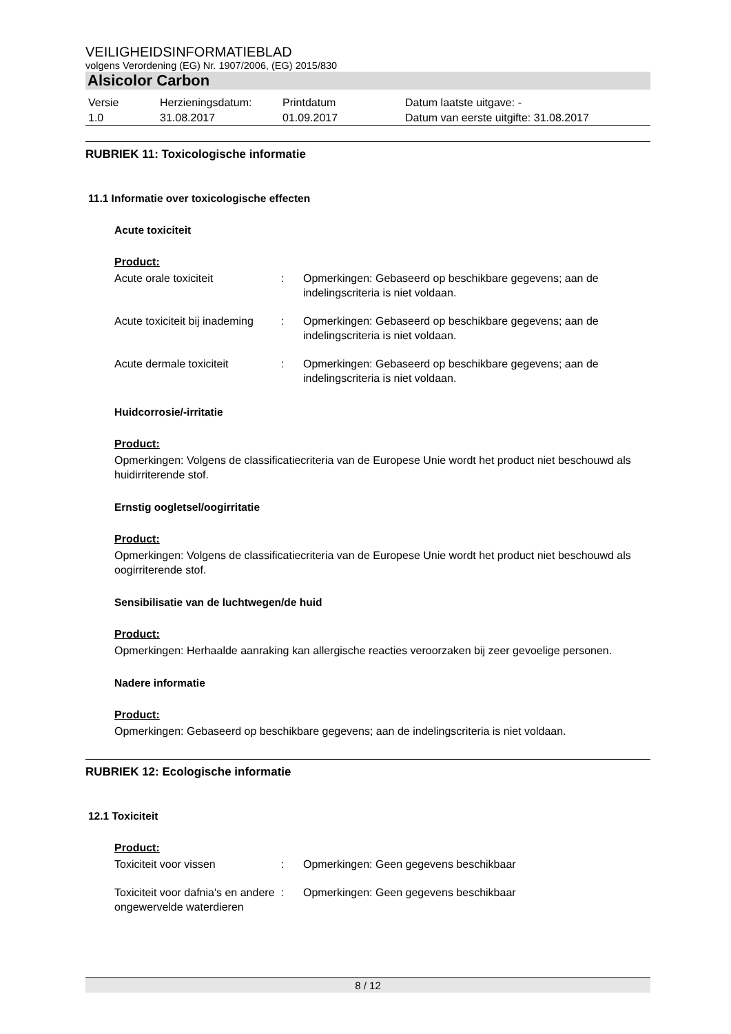VEILIGHEIDSINFORMATIEBLAD
volgens Verordening (EG) Nr. 1907/2006, (EG) 2015/830
Alsicolor Carbon
| Versie 1.0 | Herzieningsdatum: 31.08.2017 | Printdatum 01.09.2017 | Datum laatste uitgave: - Datum van eerste uitgifte: 31.08.2017 |
RUBRIEK 11: Toxicologische informatie
11.1 Informatie over toxicologische effecten
Acute toxiciteit
Product:
| Acute orale toxiciteit | : | Opmerkingen: Gebaseerd op beschikbare gegevens; aan de indelingscriteria is niet voldaan. |
| Acute toxiciteit bij inademing | : | Opmerkingen: Gebaseerd op beschikbare gegevens; aan de indelingscriteria is niet voldaan. |
| Acute dermale toxiciteit | : | Opmerkingen: Gebaseerd op beschikbare gegevens; aan de indelingscriteria is niet voldaan. |
Huidcorrosie/-irritatie
Product:
Opmerkingen: Volgens de classificatiecriteria van de Europese Unie wordt het product niet beschouwd als huidirriterende stof.
Ernstig oogletsel/oogirritatie
Product:
Opmerkingen: Volgens de classificatiecriteria van de Europese Unie wordt het product niet beschouwd als oogirriterende stof.
Sensibilisatie van de luchtwegen/de huid
Product:
Opmerkingen: Herhaalde aanraking kan allergische reacties veroorzaken bij zeer gevoelige personen.
Nadere informatie
Product:
Opmerkingen: Gebaseerd op beschikbare gegevens; aan de indelingscriteria is niet voldaan.
RUBRIEK 12: Ecologische informatie
12.1 Toxiciteit
Product:
| Toxiciteit voor vissen | : | Opmerkingen: Geen gegevens beschikbaar |
| Toxiciteit voor dafnia's en andere ongewervelde waterdieren | : | Opmerkingen: Geen gegevens beschikbaar |
8 / 12